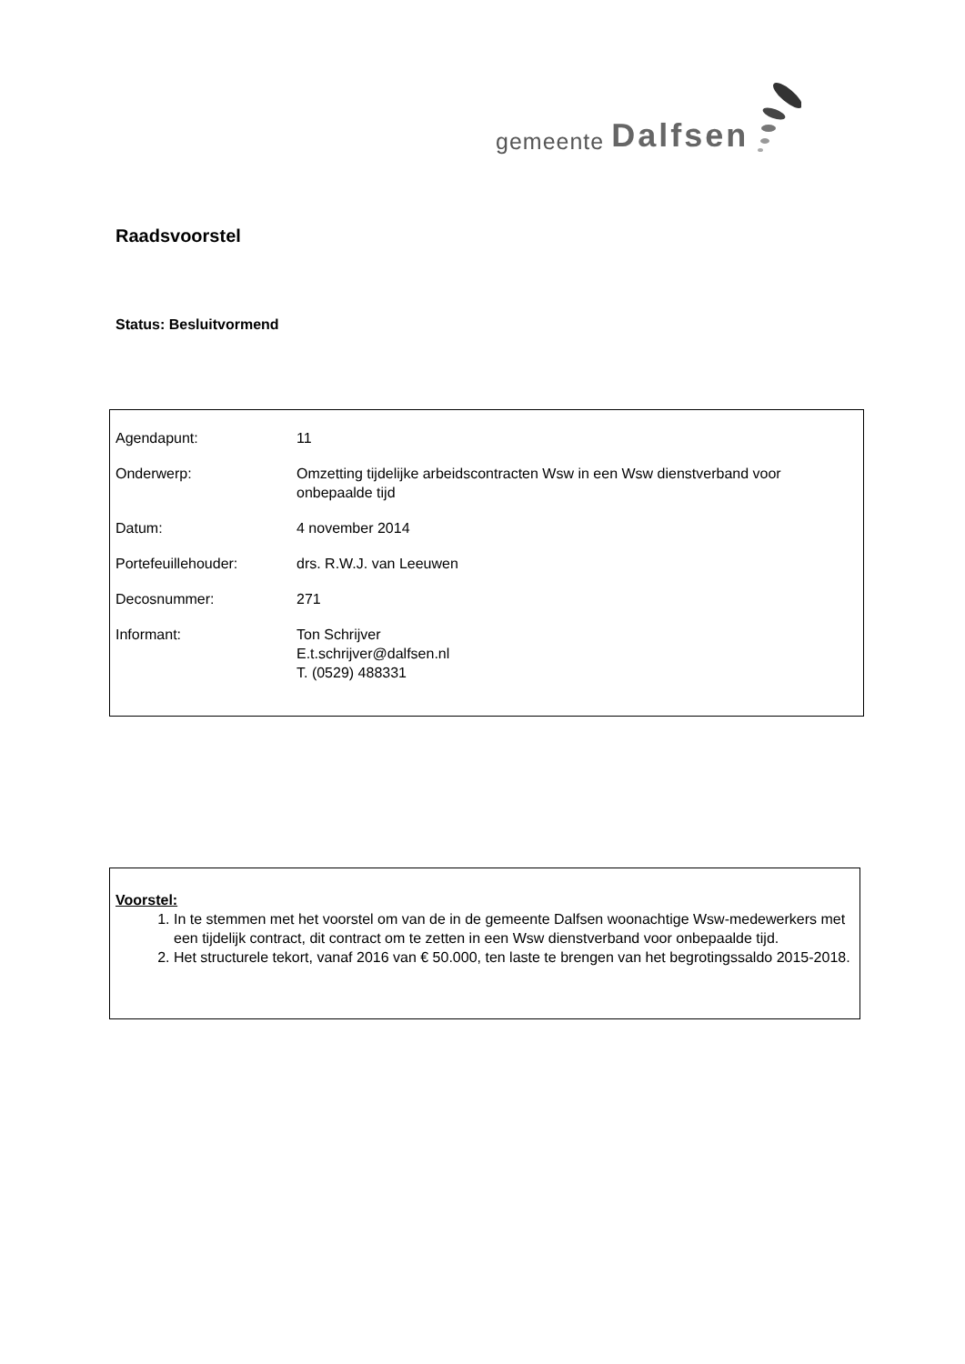gemeente Dalfsen
Raadsvoorstel
Status: Besluitvormend
| Agendapunt: | 11 |
| Onderwerp: | Omzetting tijdelijke arbeidscontracten Wsw in een Wsw dienstverband voor onbepaalde tijd |
| Datum: | 4 november 2014 |
| Portefeuillehouder: | drs. R.W.J. van Leeuwen |
| Decosnummer: | 271 |
| Informant: | Ton Schrijver E.t.schrijver@dalfsen.nl T. (0529) 488331 |
Voorstel:
1. In te stemmen met het voorstel om van de in de gemeente Dalfsen woonachtige Wsw-medewerkers met een tijdelijk contract, dit contract om te zetten in een Wsw dienstverband voor onbepaalde tijd.
2. Het structurele tekort, vanaf 2016 van € 50.000, ten laste te brengen van het begrotingssaldo 2015-2018.